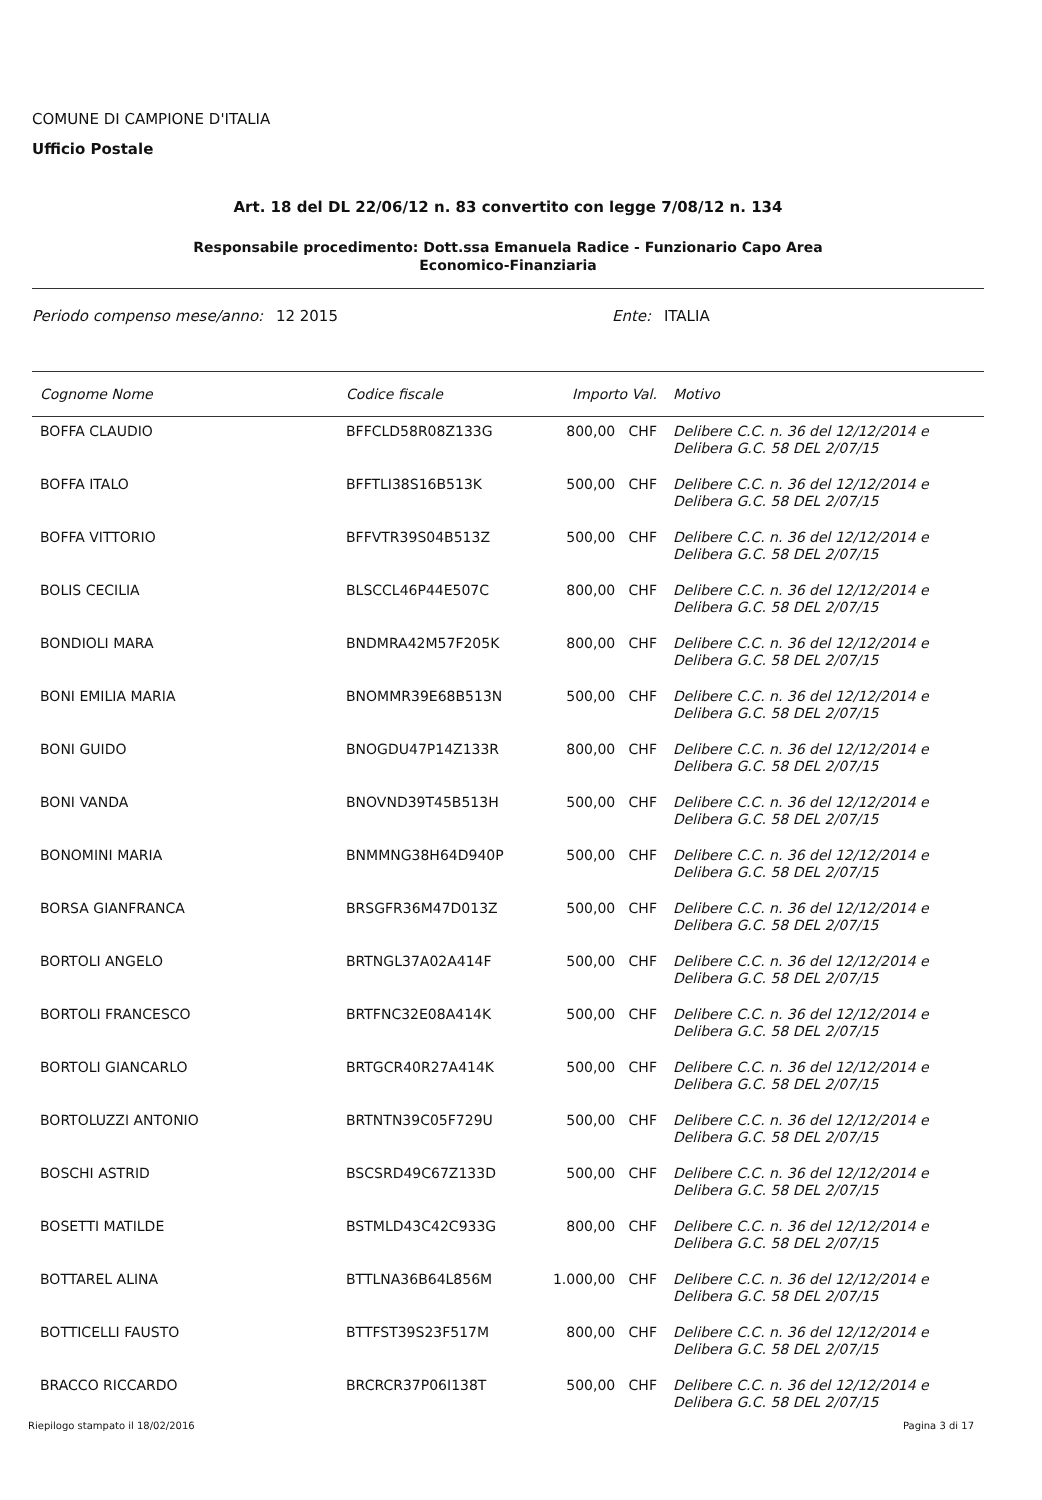COMUNE DI CAMPIONE D'ITALIA
Ufficio Postale
Art. 18 del DL 22/06/12 n. 83 convertito con legge 7/08/12 n. 134
Responsabile procedimento: Dott.ssa Emanuela Radice - Funzionario Capo Area
Economico-Finanziaria
Periodo compenso mese/anno: 12 2015 Ente: ITALIA
| Cognome Nome | Codice fiscale | Importo Val. | Motivo |
| --- | --- | --- | --- |
| BOFFA CLAUDIO | BFFCLD58R08Z133G | 800,00 CHF | Delibere C.C. n. 36 del 12/12/2014 e Delibera G.C. 58 DEL 2/07/15 |
| BOFFA ITALO | BFFTLI38S16B513K | 500,00 CHF | Delibere C.C. n. 36 del 12/12/2014 e Delibera G.C. 58 DEL 2/07/15 |
| BOFFA VITTORIO | BFFVTR39S04B513Z | 500,00 CHF | Delibere C.C. n. 36 del 12/12/2014 e Delibera G.C. 58 DEL 2/07/15 |
| BOLIS CECILIA | BLSCCL46P44E507C | 800,00 CHF | Delibere C.C. n. 36 del 12/12/2014 e Delibera G.C. 58 DEL 2/07/15 |
| BONDIOLI MARA | BNDMRA42M57F205K | 800,00 CHF | Delibere C.C. n. 36 del 12/12/2014 e Delibera G.C. 58 DEL 2/07/15 |
| BONI EMILIA MARIA | BNOMMR39E68B513N | 500,00 CHF | Delibere C.C. n. 36 del 12/12/2014 e Delibera G.C. 58 DEL 2/07/15 |
| BONI GUIDO | BNOGDU47P14Z133R | 800,00 CHF | Delibere C.C. n. 36 del 12/12/2014 e Delibera G.C. 58 DEL 2/07/15 |
| BONI VANDA | BNOVND39T45B513H | 500,00 CHF | Delibere C.C. n. 36 del 12/12/2014 e Delibera G.C. 58 DEL 2/07/15 |
| BONOMINI MARIA | BNMMNG38H64D940P | 500,00 CHF | Delibere C.C. n. 36 del 12/12/2014 e Delibera G.C. 58 DEL 2/07/15 |
| BORSA GIANFRANCA | BRSGFR36M47D013Z | 500,00 CHF | Delibere C.C. n. 36 del 12/12/2014 e Delibera G.C. 58 DEL 2/07/15 |
| BORTOLI ANGELO | BRTNGL37A02A414F | 500,00 CHF | Delibere C.C. n. 36 del 12/12/2014 e Delibera G.C. 58 DEL 2/07/15 |
| BORTOLI FRANCESCO | BRTFNC32E08A414K | 500,00 CHF | Delibere C.C. n. 36 del 12/12/2014 e Delibera G.C. 58 DEL 2/07/15 |
| BORTOLI GIANCARLO | BRTGCR40R27A414K | 500,00 CHF | Delibere C.C. n. 36 del 12/12/2014 e Delibera G.C. 58 DEL 2/07/15 |
| BORTOLUZZI ANTONIO | BRTNTN39C05F729U | 500,00 CHF | Delibere C.C. n. 36 del 12/12/2014 e Delibera G.C. 58 DEL 2/07/15 |
| BOSCHI ASTRID | BSCSRD49C67Z133D | 500,00 CHF | Delibere C.C. n. 36 del 12/12/2014 e Delibera G.C. 58 DEL 2/07/15 |
| BOSETTI MATILDE | BSTMLD43C42C933G | 800,00 CHF | Delibere C.C. n. 36 del 12/12/2014 e Delibera G.C. 58 DEL 2/07/15 |
| BOTTAREL ALINA | BTTLNA36B64L856M | 1.000,00 CHF | Delibere C.C. n. 36 del 12/12/2014 e Delibera G.C. 58 DEL 2/07/15 |
| BOTTICELLI FAUSTO | BTTFST39S23F517M | 800,00 CHF | Delibere C.C. n. 36 del 12/12/2014 e Delibera G.C. 58 DEL 2/07/15 |
| BRACCO RICCARDO | BRCRCR37P06I138T | 500,00 CHF | Delibere C.C. n. 36 del 12/12/2014 e Delibera G.C. 58 DEL 2/07/15 |
Riepilogo stampato il 18/02/2016 Pagina 3 di 17